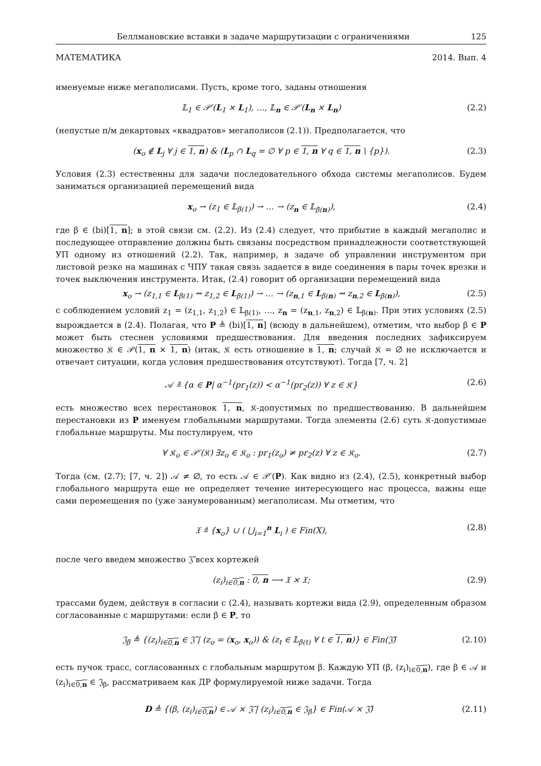Беллмановские вставки в задаче маршрутизации с ограничениями 125
МАТЕМАТИКА 2014. Вып. 4
именуемые ниже мегаполисами. Пусть, кроме того, заданы отношения
𝕃<sub>1</sub> ∈ 𝒫′(L<sub>1</sub> × L<sub>1</sub>), …, 𝕃<sub>n</sub> ∈ 𝒫′(L<sub>n</sub> × L<sub>n</sub>) (2.2)
(непустые п/м декартовых «квадратов» мегаполисов (2.1)). Предполагается, что
(x<sub>o</sub> ∉ L<sub>j</sub> ∀ j ∈ 1, n) & (L<sub>p</sub> ∩ L<sub>q</sub> = ∅ ∀ p ∈ 1, n ∀ q ∈ 1, n \ {p}). (2.3)
Условия (2.3) естественны для задачи последовательного обхода системы мегаполисов. Будем заниматься организацией перемещений вида
x<sub>o</sub> → (z<sub>1</sub> ∈ 𝕃<sub>β(1)</sub>) → … → (z<sub>n</sub> ∈ 𝕃<sub>β(n)</sub>), (2.4)
где β ∈ (bi)[1, n]; в этой связи см. (2.2). Из (2.4) следует, что прибытие в каждый мегаполис и последующее отправление должны быть связаны посредством принадлежности соответствующей УП одному из отношений (2.2). Так, например, в задаче об управлении инструментом при листовой резке на машинах с ЧПУ такая связь задается в виде соединения в пары точек врезки и точек выключения инструмента. Итак, (2.4) говорит об организации перемещений вида
x<sub>o</sub> → (z<sub>1,1</sub> ∈ L<sub>β(1)</sub> ⇝ z<sub>1,2</sub> ∈ L<sub>β(1)</sub>) → … → (z<sub>n,1</sub> ∈ L<sub>β(n)</sub> ⇝ z<sub>n,2</sub> ∈ L<sub>β(n)</sub>), (2.5)
с соблюдением условий z<sub>1</sub> = (z<sub>1,1</sub>, z<sub>1,2</sub>) ∈ 𝕃<sub>β(1)</sub>, …, z<sub>n</sub> = (z<sub>n,1</sub>, z<sub>n,2</sub>) ∈ 𝕃<sub>β(n)</sub>. При этих условиях (2.5) вырождается в (2.4). Полагая, что P ≜ (bi)[1, n] (всюду в дальнейшем), отметим, что выбор β ∈ P может быть стеснен условиями предшествования. Для введения последних зафиксируем множество 𝔎 ∈ 𝒫(1, n × 1, n) (итак, 𝔎 есть отношение в 1, n; случай 𝔎 = ∅ не исключается и отвечает ситуации, когда условия предшествования отсутствуют). Тогда [7, ч. 2]
𝒜 ≜ {α ∈ P| α<sup>−1</sup>(pr<sub>1</sub>(z)) < α<sup>−1</sup>(pr<sub>2</sub>(z)) ∀ z ∈ 𝔎} (2.6)
есть множество всех перестановок 1, n, 𝔎-допустимых по предшествованию. В дальнейшем перестановки из P именуем глобальными маршрутами. Тогда элементы (2.6) суть 𝔎-допустимые глобальные маршруты. Мы постулируем, что
∀ 𝔎<sub>o</sub> ∈ 𝒫′(𝔎) ∃z<sub>o</sub> ∈ 𝔎<sub>o</sub> : pr<sub>1</sub>(z<sub>o</sub>) ≠ pr<sub>2</sub>(z) ∀ z ∈ 𝔎<sub>o</sub>. (2.7)
Тогда (см. (2.7); [7, ч. 2]) 𝒜 ≠ ∅, то есть 𝒜 ∈ 𝒫′(P). Как видно из (2.4), (2.5), конкретный выбор глобального маршрута еще не определяет течение интересующего нас процесса, важны еще сами перемещения по (уже занумерованным) мегаполисам. Мы отметим, что
𝔛 ≜ {x<sub>o</sub>} ∪ ( ⋃<sub>i=1</sub><sup>n</sup> L<sub>i</sub> ) ∈ Fin(X), (2.8)
после чего введем множество 𝔍̃ всех кортежей
(z<sub>i</sub>)<sub>i∈0,n</sub> : 0, n ⟶ 𝔛 × 𝔛; (2.9)
трассами будем, действуя в согласии с (2.4), называть кортежи вида (2.9), определенным образом согласованные с маршрутами: если β ∈ P, то
𝔍<sub>β</sub> ≜ {(z<sub>i</sub>)<sub>i∈0,n</sub> ∈ 𝔍̃ | (z<sub>o</sub> = (x<sub>o</sub>, x<sub>o</sub>)) & (z<sub>t</sub> ∈ 𝕃<sub>β(t)</sub> ∀ t ∈ 1, n)} ∈ Fin(𝔍̃) (2.10)
есть пучок трасс, согласованных с глобальным маршрутом β. Каждую УП (β, (z<sub>i</sub>)<sub>i∈0,n</sub>), где β ∈ 𝒜 и (z<sub>i</sub>)<sub>i∈0,n</sub> ∈ 𝔍<sub>β</sub>, рассматриваем как ДР формулируемой ниже задачи. Тогда
D ≜ {(β, (z<sub>i</sub>)<sub>i∈0,n</sub>) ∈ 𝒜 × 𝔍̃ | (z<sub>i</sub>)<sub>i∈0,n</sub> ∈ 𝔍<sub>β</sub>} ∈ Fin(𝒜 × 𝔍̃) (2.11)